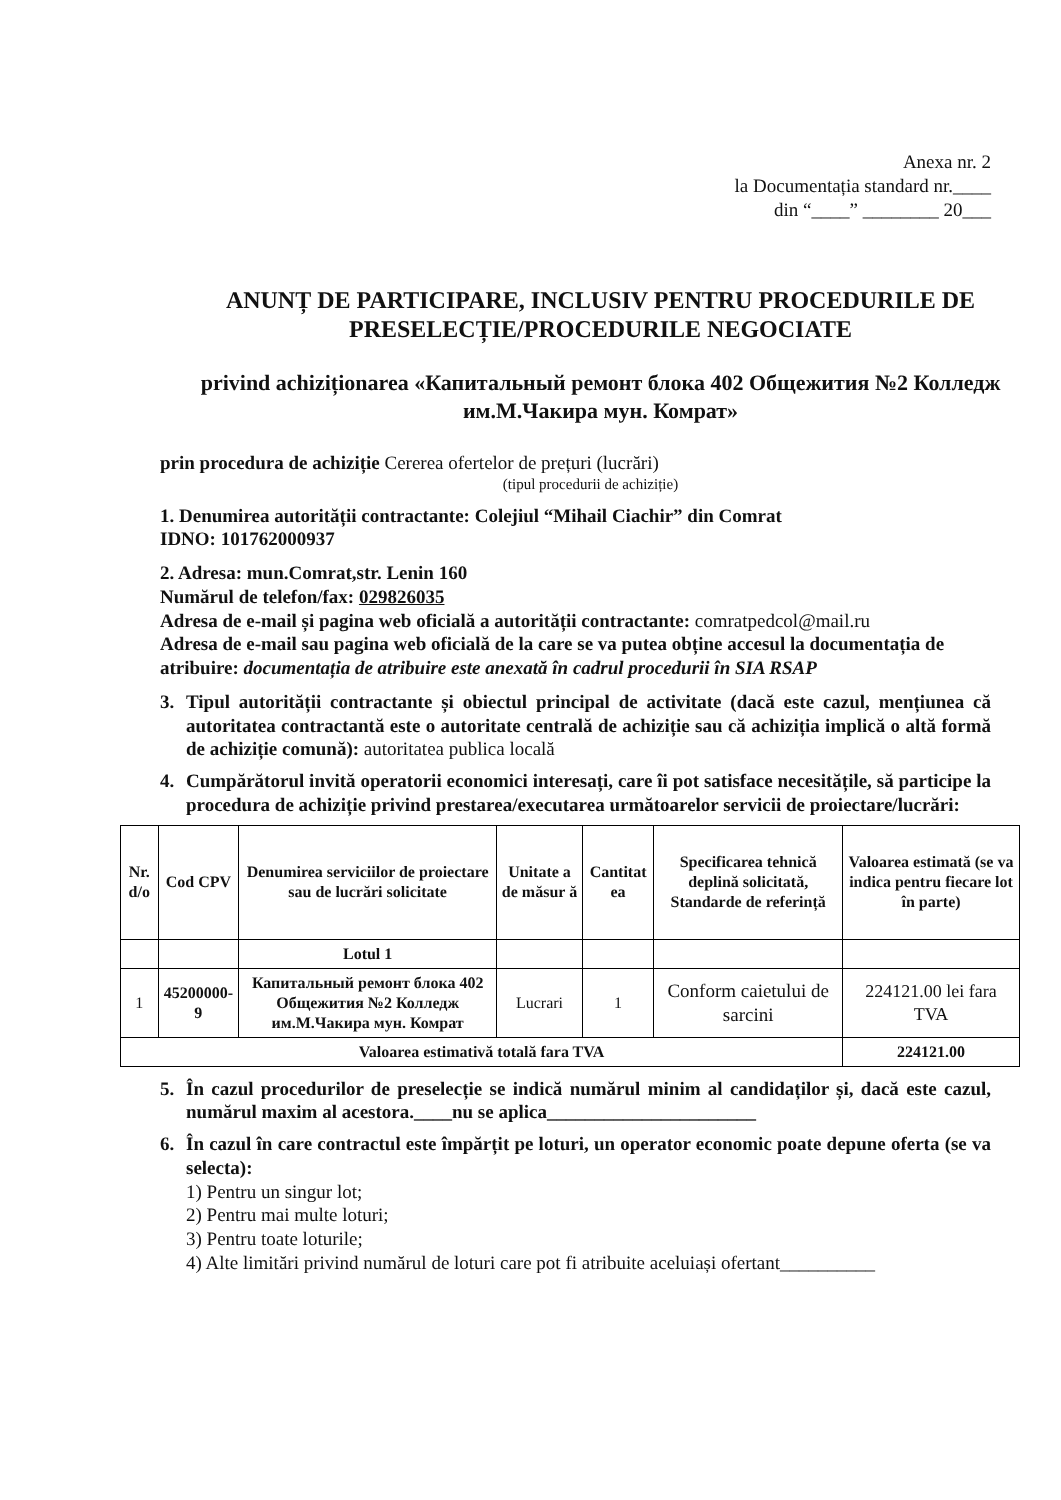Anexa nr. 2
la Documentația standard nr.____
din “____” ________ 20___
ANUNȚ DE PARTICIPARE, INCLUSIV PENTRU PROCEDURILE DE PRESELECȚIE/PROCEDURILE NEGOCIATE
privind achiziționarea «Капитальный ремонт блока 402 Общежития №2 Колледж им.М.Чакира мун. Комрат»
prin procedura de achiziție Cererea ofertelor de prețuri (lucrări)
(tipul procedurii de achiziție)
1. Denumirea autorității contractante: Colejiul “Mihail Ciachir” din Comrat
IDNO: 101762000937
2. Adresa: mun.Comrat,str. Lenin 160
Numărul de telefon/fax: 029826035
Adresa de e-mail și pagina web oficială a autorității contractante: comratpedcol@mail.ru
Adresa de e-mail sau pagina web oficială de la care se va putea obține accesul la documentația de atribuire: documentația de atribuire este anexată în cadrul procedurii în SIA RSAP
3. Tipul autorității contractante și obiectul principal de activitate (dacă este cazul, mențiunea că autoritatea contractantă este o autoritate centrală de achiziție sau că achiziția implică o altă formă de achiziție comună): autoritatea publica locală
4. Cumpărătorul invită operatorii economici interesați, care îi pot satisface necesitățile, să participe la procedura de achiziție privind prestarea/executarea următoarelor servicii de proiectare/lucrări:
| Nr. d/o | Cod CPV | Denumirea serviciilor de proiectare sau de lucrări solicitate | Unitate a de măsur ă | Cantitat ea | Specificarea tehnică deplină solicitată, Standarde de referință | Valoarea estimată (se va indica pentru fiecare lot în parte) |
| --- | --- | --- | --- | --- | --- | --- |
| | | Lotul 1 | | | | |
| 1 | 45200000-9 | Капитальный ремонт блока 402 Общежития №2 Колледж им.М.Чакира мун. Комрат | Lucrari | 1 | Conform caietului de sarcini | 224121.00 lei fara TVA |
| Valoarea estimativă totală fara TVA | | | | | | 224121.00 |
5. În cazul procedurilor de preselecție se indică numărul minim al candidaților și, dacă este cazul, numărul maxim al acestora.____nu se aplica______________________
6. În cazul în care contractul este împărțit pe loturi, un operator economic poate depune oferta (se va selecta):
1) Pentru un singur lot;
2) Pentru mai multe loturi;
3) Pentru toate loturile;
4) Alte limitări privind numărul de loturi care pot fi atribuite aceluiași ofertant__________